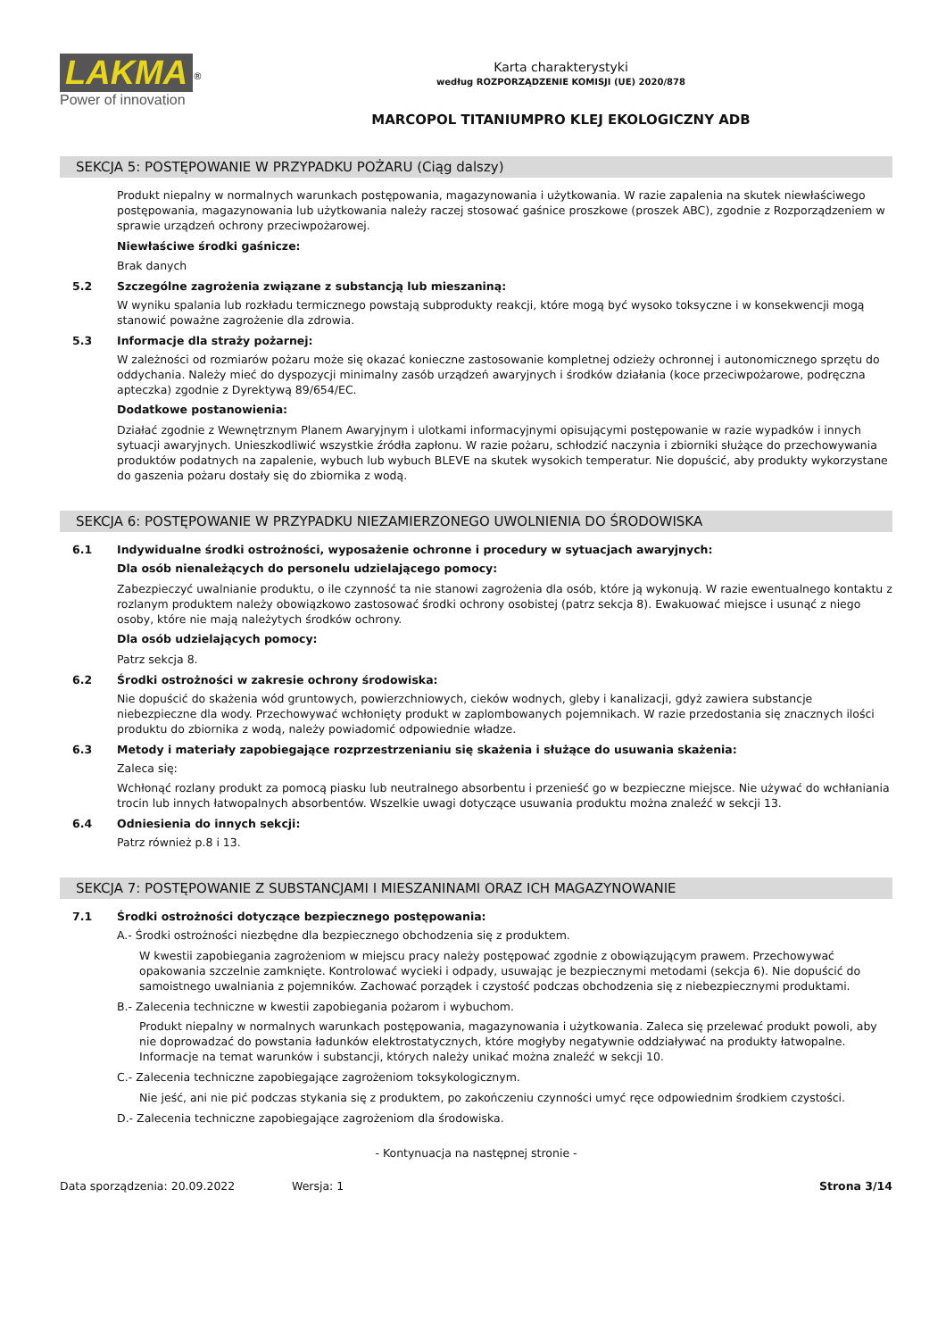LAKMA<sup>®</sup>
Power of innovation
Karta charakterystyki
według ROZPORZĄDZENIE KOMISJI (UE) 2020/878
MARCOPOL TITANIUMPRO KLEJ EKOLOGICZNY ADB
SEKCJA 5: POSTĘPOWANIE W PRZYPADKU POŻARU (Ciąg dalszy)
Produkt niepalny w normalnych warunkach postępowania, magazynowania i użytkowania. W razie zapalenia na skutek niewłaściwego postępowania, magazynowania lub użytkowania należy raczej stosować gaśnice proszkowe (proszek ABC), zgodnie z Rozporządzeniem w sprawie urządzeń ochrony przeciwpożarowej.
Niewłaściwe środki gaśnicze:
Brak danych
5.2 Szczególne zagrożenia związane z substancją lub mieszaniną:
W wyniku spalania lub rozkładu termicznego powstają subprodukty reakcji, które mogą być wysoko toksyczne i w konsekwencji mogą stanowić poważne zagrożenie dla zdrowia.
5.3 Informacje dla straży pożarnej:
W zależności od rozmiarów pożaru może się okazać konieczne zastosowanie kompletnej odzieży ochronnej i autonomicznego sprzętu do oddychania. Należy mieć do dyspozycji minimalny zasób urządzeń awaryjnych i środków działania (koce przeciwpożarowe, podręczna apteczka) zgodnie z Dyrektywą 89/654/EC.
Dodatkowe postanowienia:
Działać zgodnie z Wewnętrznym Planem Awaryjnym i ulotkami informacyjnymi opisującymi postępowanie w razie wypadków i innych sytuacji awaryjnych. Unieszkodliwić wszystkie źródła zapłonu. W razie pożaru, schłodzić naczynia i zbiorniki służące do przechowywania produktów podatnych na zapalenie, wybuch lub wybuch BLEVE na skutek wysokich temperatur. Nie dopuścić, aby produkty wykorzystane do gaszenia pożaru dostały się do zbiornika z wodą.
SEKCJA 6: POSTĘPOWANIE W PRZYPADKU NIEZAMIERZONEGO UWOLNIENIA DO ŚRODOWISKA
6.1 Indywidualne środki ostrożności, wyposażenie ochronne i procedury w sytuacjach awaryjnych:
Dla osób nienależących do personelu udzielającego pomocy:
Zabezpieczyć uwalnianie produktu, o ile czynność ta nie stanowi zagrożenia dla osób, które ją wykonują. W razie ewentualnego kontaktu z rozlanym produktem należy obowiązkowo zastosować środki ochrony osobistej (patrz sekcja 8). Ewakuować miejsce i usunąć z niego osoby, które nie mają należytych środków ochrony.
Dla osób udzielających pomocy:
Patrz sekcja 8.
6.2 Środki ostrożności w zakresie ochrony środowiska:
Nie dopuścić do skażenia wód gruntowych, powierzchniowych, cieków wodnych, gleby i kanalizacji, gdyż zawiera substancje niebezpieczne dla wody. Przechowywać wchłonięty produkt w zaplombowanych pojemnikach. W razie przedostania się znacznych ilości produktu do zbiornika z wodą, należy powiadomić odpowiednie władze.
6.3 Metody i materiały zapobiegające rozprzestrzenianiu się skażenia i służące do usuwania skażenia:
Zaleca się:
Wchłonąć rozlany produkt za pomocą piasku lub neutralnego absorbentu i przenieść go w bezpieczne miejsce. Nie używać do wchłaniania trocin lub innych łatwopalnych absorbentów. Wszelkie uwagi dotyczące usuwania produktu można znaleźć w sekcji 13.
6.4 Odniesienia do innych sekcji:
Patrz również p.8 i 13.
SEKCJA 7: POSTĘPOWANIE Z SUBSTANCJAMI I MIESZANINAMI ORAZ ICH MAGAZYNOWANIE
7.1 Środki ostrożności dotyczące bezpiecznego postępowania:
A.- Środki ostrożności niezbędne dla bezpiecznego obchodzenia się z produktem.
W kwestii zapobiegania zagrożeniom w miejscu pracy należy postępować zgodnie z obowiązującym prawem. Przechowywać opakowania szczelnie zamknięte. Kontrolować wycieki i odpady, usuwając je bezpiecznymi metodami (sekcja 6). Nie dopuścić do samoistnego uwalniania z pojemników. Zachować porządek i czystość podczas obchodzenia się z niebezpiecznymi produktami.
B.- Zalecenia techniczne w kwestii zapobiegania pożarom i wybuchom.
Produkt niepalny w normalnych warunkach postępowania, magazynowania i użytkowania. Zaleca się przelewać produkt powoli, aby nie doprowadzać do powstania ładunków elektrostatycznych, które mogłyby negatywnie oddziaływać na produkty łatwopalne. Informacje na temat warunków i substancji, których należy unikać można znaleźć w sekcji 10.
C.- Zalecenia techniczne zapobiegające zagrożeniom toksykologicznym.
Nie jeść, ani nie pić podczas stykania się z produktem, po zakończeniu czynności umyć ręce odpowiednim środkiem czystości.
D.- Zalecenia techniczne zapobiegające zagrożeniom dla środowiska.
- Kontynuacja na następnej stronie -
Data sporządzenia: 20.09.2022 Wersja: 1 Strona 3/14